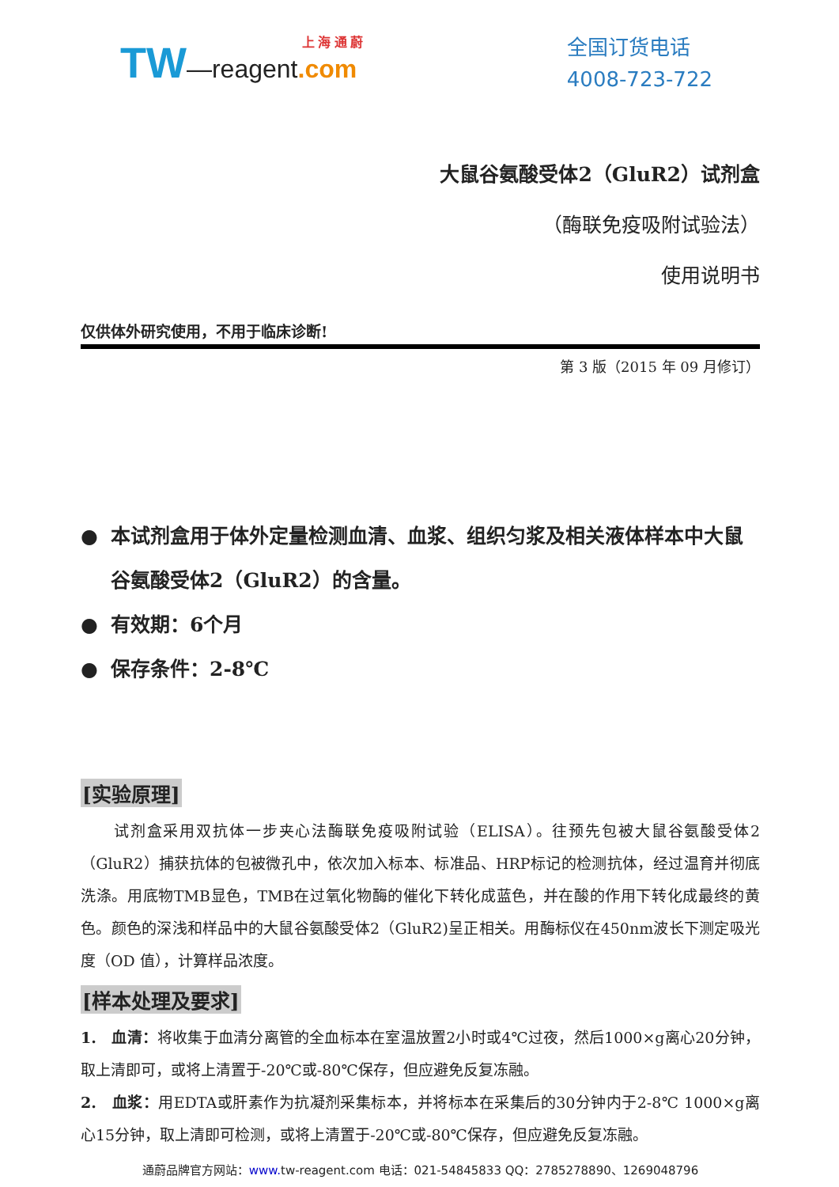TW—reagent.com
上 海 通 蔚
全国订货电话
4008-723-722
大鼠谷氨酸受体2（GluR2）试剂盒
（酶联免疫吸附试验法）
使用说明书
仅供体外研究使用，不用于临床诊断!
第 3 版（2015 年 09 月修订）
● 本试剂盒用于体外定量检测血清、血浆、组织匀浆及相关液体样本中大鼠谷氨酸受体2（GluR2）的含量。
● 有效期：6个月
● 保存条件：2-8℃
[实验原理]
　　试剂盒采用双抗体一步夹心法酶联免疫吸附试验（ELISA）。往预先包被大鼠谷氨酸受体2（GluR2）捕获抗体的包被微孔中，依次加入标本、标准品、HRP标记的检测抗体，经过温育并彻底洗涤。用底物TMB显色，TMB在过氧化物酶的催化下转化成蓝色，并在酸的作用下转化成最终的黄色。颜色的深浅和样品中的大鼠谷氨酸受体2（GluR2)呈正相关。用酶标仪在450nm波长下测定吸光度（OD 值），计算样品浓度。
[样本处理及要求]
1.　血清：将收集于血清分离管的全血标本在室温放置2小时或4℃过夜，然后1000×g离心20分钟，取上清即可，或将上清置于-20℃或-80℃保存，但应避免反复冻融。
2.　血浆：用EDTA或肝素作为抗凝剂采集标本，并将标本在采集后的30分钟内于2-8℃ 1000×g离心15分钟，取上清即可检测，或将上清置于-20℃或-80℃保存，但应避免反复冻融。
通蔚品牌官方网站：www. tw-reagent.com 电话：021-54845833 QQ：2785278890、1269048796